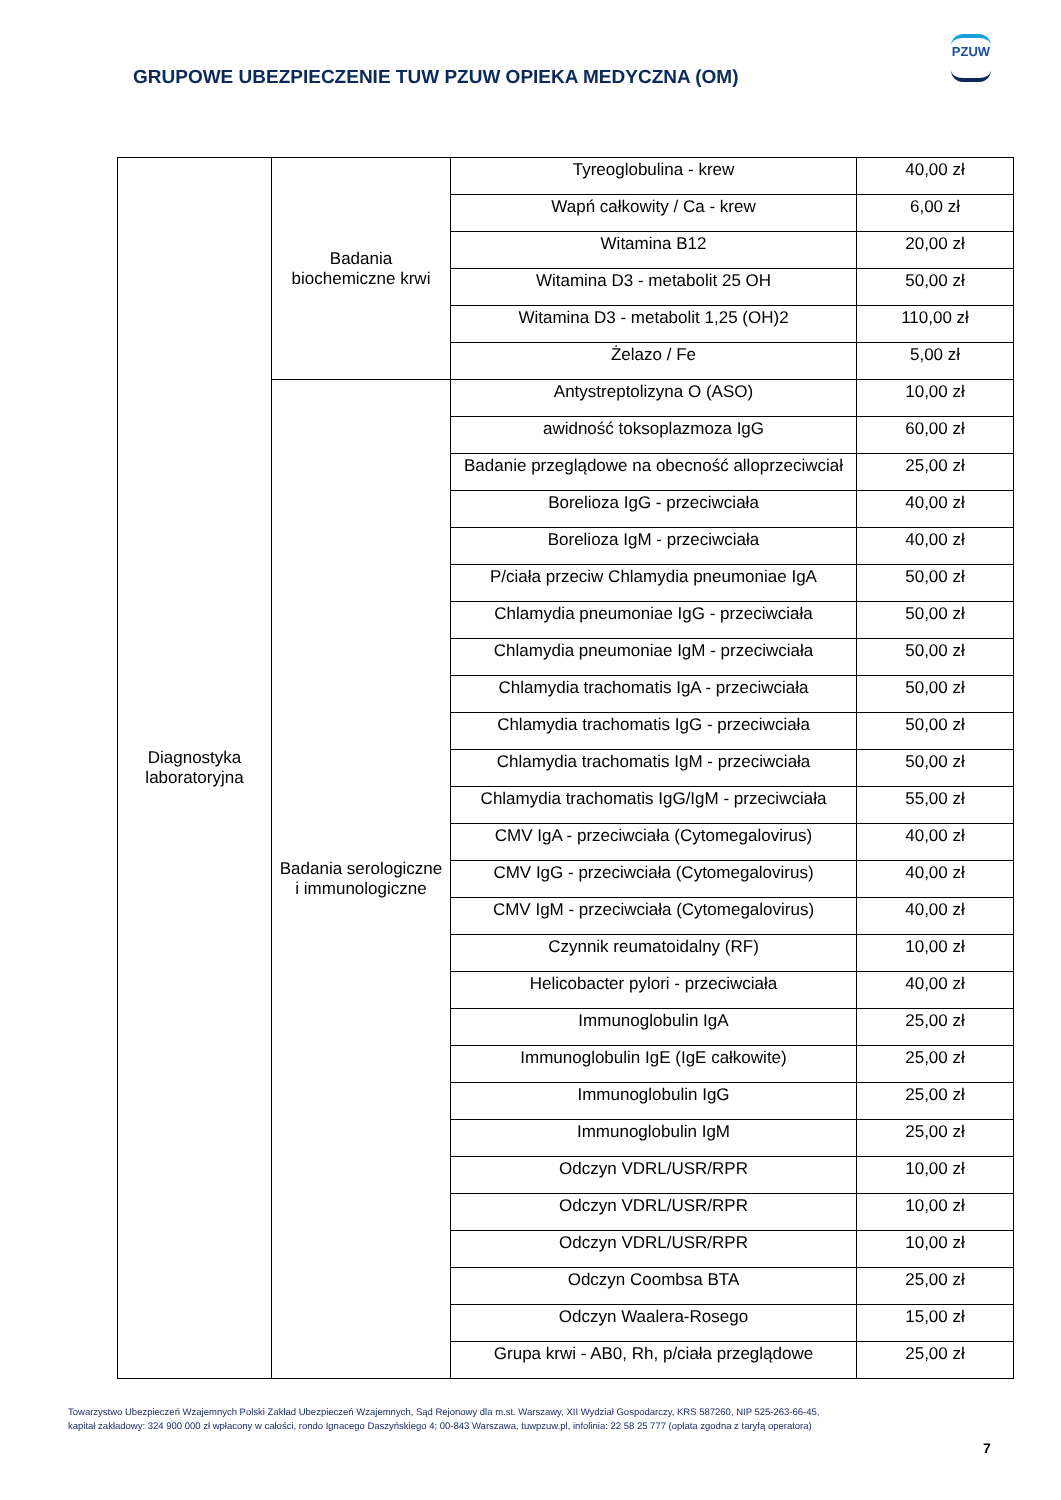GRUPOWE UBEZPIECZENIE TUW PZUW OPIEKA MEDYCZNA (OM)
PZUW
| Diagnostyka laboratoryjna | Badania biochemiczne krwi | Tyreoglobulina - krew | 40,00 zł |
| | | Wapń całkowity / Ca - krew | 6,00 zł |
| | | Witamina B12 | 20,00 zł |
| | | Witamina D3 - metabolit 25 OH | 50,00 zł |
| | | Witamina D3 - metabolit 1,25 (OH)2 | 110,00 zł |
| | | Żelazo / Fe | 5,00 zł |
| | Badania serologiczne i immunologiczne | Antystreptolizyna O (ASO) | 10,00 zł |
| | | awidność toksoplazmoza IgG | 60,00 zł |
| | | Badanie przeglądowe na obecność alloprzeciwciał | 25,00 zł |
| | | Borelioza IgG - przeciwciała | 40,00 zł |
| | | Borelioza IgM - przeciwciała | 40,00 zł |
| | | P/ciała przeciw Chlamydia pneumoniae IgA | 50,00 zł |
| | | Chlamydia pneumoniae IgG - przeciwciała | 50,00 zł |
| | | Chlamydia pneumoniae IgM - przeciwciała | 50,00 zł |
| | | Chlamydia trachomatis IgA - przeciwciała | 50,00 zł |
| | | Chlamydia trachomatis IgG - przeciwciała | 50,00 zł |
| | | Chlamydia trachomatis IgM - przeciwciała | 50,00 zł |
| | | Chlamydia trachomatis IgG/IgM - przeciwciała | 55,00 zł |
| | | CMV IgA - przeciwciała (Cytomegalovirus) | 40,00 zł |
| | | CMV IgG - przeciwciała (Cytomegalovirus) | 40,00 zł |
| | | CMV IgM - przeciwciała (Cytomegalovirus) | 40,00 zł |
| | | Czynnik reumatoidalny (RF) | 10,00 zł |
| | | Helicobacter pylori - przeciwciała | 40,00 zł |
| | | Immunoglobulin IgA | 25,00 zł |
| | | Immunoglobulin IgE (IgE całkowite) | 25,00 zł |
| | | Immunoglobulin IgG | 25,00 zł |
| | | Immunoglobulin IgM | 25,00 zł |
| | | Odczyn VDRL/USR/RPR | 10,00 zł |
| | | Odczyn VDRL/USR/RPR | 10,00 zł |
| | | Odczyn VDRL/USR/RPR | 10,00 zł |
| | | Odczyn Coombsa BTA | 25,00 zł |
| | | Odczyn Waalera-Rosego | 15,00 zł |
| | | Grupa krwi - AB0, Rh, p/ciała przeglądowe | 25,00 zł |
Towarzystwo Ubezpieczeń Wzajemnych Polski Zakład Ubezpieczeń Wzajemnych, Sąd Rejonowy dla m.st. Warszawy, XII Wydział Gospodarczy, KRS 587260, NIP 525-263-66-45,
kapitał zakładowy: 324 900 000 zł wpłacony w całości, rondo Ignacego Daszyńskiego 4; 00-843 Warszawa, tuwpzuw.pl, infolinia: 22 58 25 777 (opłata zgodna z taryfą operatora)
7